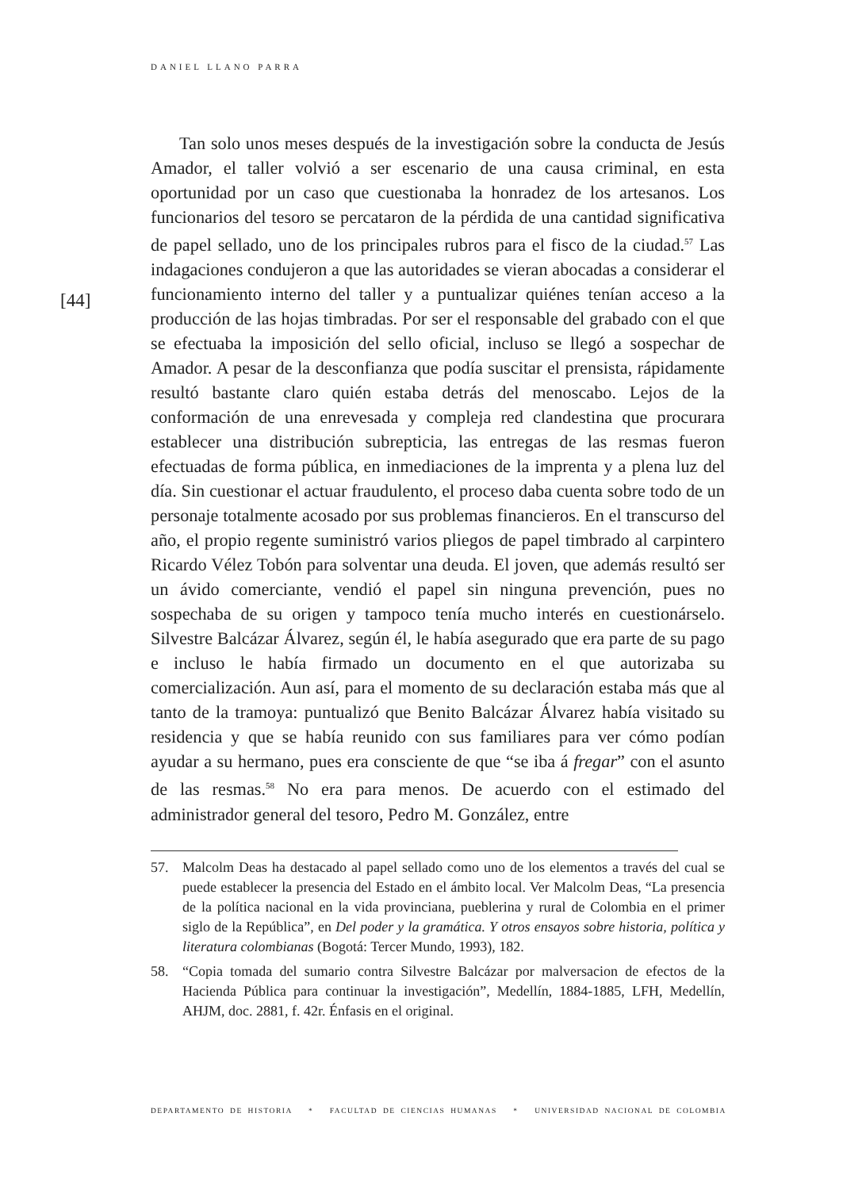DANIEL LLANO PARRA
[44]
Tan solo unos meses después de la investigación sobre la conducta de Jesús Amador, el taller volvió a ser escenario de una causa criminal, en esta oportunidad por un caso que cuestionaba la honradez de los artesanos. Los funcionarios del tesoro se percataron de la pérdida de una cantidad significativa de papel sellado, uno de los principales rubros para el fisco de la ciudad.<sup>57</sup> Las indagaciones condujeron a que las autoridades se vieran abocadas a considerar el funcionamiento interno del taller y a puntualizar quiénes tenían acceso a la producción de las hojas timbradas. Por ser el responsable del grabado con el que se efectuaba la imposición del sello oficial, incluso se llegó a sospechar de Amador. A pesar de la desconfianza que podía suscitar el prensista, rápidamente resultó bastante claro quién estaba detrás del menoscabo. Lejos de la conformación de una enrevesada y compleja red clandestina que procurara establecer una distribución subrepticia, las entregas de las resmas fueron efectuadas de forma pública, en inmediaciones de la imprenta y a plena luz del día. Sin cuestionar el actuar fraudulento, el proceso daba cuenta sobre todo de un personaje totalmente acosado por sus problemas financieros. En el transcurso del año, el propio regente suministró varios pliegos de papel timbrado al carpintero Ricardo Vélez Tobón para solventar una deuda. El joven, que además resultó ser un ávido comerciante, vendió el papel sin ninguna prevención, pues no sospechaba de su origen y tampoco tenía mucho interés en cuestionárselo. Silvestre Balcázar Álvarez, según él, le había asegurado que era parte de su pago e incluso le había firmado un documento en el que autorizaba su comercialización. Aun así, para el momento de su declaración estaba más que al tanto de la tramoya: puntualizó que Benito Balcázar Álvarez había visitado su residencia y que se había reunido con sus familiares para ver cómo podían ayudar a su hermano, pues era consciente de que “se iba á fregar” con el asunto de las resmas.<sup>58</sup> No era para menos. De acuerdo con el estimado del administrador general del tesoro, Pedro M. González, entre
57. Malcolm Deas ha destacado al papel sellado como uno de los elementos a través del cual se puede establecer la presencia del Estado en el ámbito local. Ver Malcolm Deas, “La presencia de la política nacional en la vida provinciana, pueblerina y rural de Colombia en el primer siglo de la República”, en Del poder y la gramática. Y otros ensayos sobre historia, política y literatura colombianas (Bogotá: Tercer Mundo, 1993), 182.
58. “Copia tomada del sumario contra Silvestre Balcázar por malversacion de efectos de la Hacienda Pública para continuar la investigación”, Medellín, 1884-1885, LFH, Medellín, AHJM, doc. 2881, f. 42r. Énfasis en el original.
DEPARTAMENTO DE HISTORIA * FACULTAD DE CIENCIAS HUMANAS * UNIVERSIDAD NACIONAL DE COLOMBIA